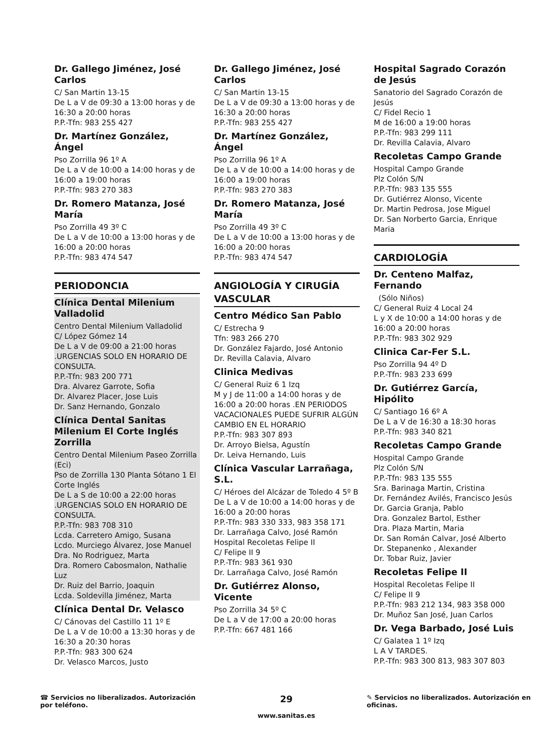Dr. Gallego Jiménez, José Carlos
C/ San Martin 13-15
De L a V de 09:30 a 13:00 horas y de 16:30 a 20:00 horas
P.P.-Tfn: 983 255 427
Dr. Martínez González, Ángel
Pso Zorrilla 96 1º A
De L a V de 10:00 a 14:00 horas y de 16:00 a 19:00 horas
P.P.-Tfn: 983 270 383
Dr. Romero Matanza, José María
Pso Zorrilla 49 3º C
De L a V de 10:00 a 13:00 horas y de 16:00 a 20:00 horas
P.P.-Tfn: 983 474 547
PERIODONCIA
Clínica Dental Milenium Valladolid
Centro Dental Milenium Valladolid
C/ López Gómez 14
De L a V de 09:00 a 21:00 horas .URGENCIAS SOLO EN HORARIO DE CONSULTA.
P.P.-Tfn: 983 200 771
Dra. Alvarez Garrote, Sofia
Dr. Alvarez Placer, Jose Luis
Dr. Sanz Hernando, Gonzalo
Clínica Dental Sanitas Milenium El Corte Inglés Zorrilla
Centro Dental Milenium Paseo Zorrilla (Eci)
Pso de Zorrilla 130 Planta Sótano 1 El Corte Inglés
De L a S de 10:00 a 22:00 horas .URGENCIAS SOLO EN HORARIO DE CONSULTA.
P.P.-Tfn: 983 708 310
Lcda. Carretero Amigo, Susana
Lcdo. Murciego Álvarez, Jose Manuel
Dra. No Rodriguez, Marta
Dra. Romero Cabosmalon, Nathalie Luz
Dr. Ruiz del Barrio, Joaquin
Lcda. Soldevilla Jiménez, Marta
Clínica Dental Dr. Velasco
C/ Cánovas del Castillo 11 1º E
De L a V de 10:00 a 13:30 horas y de 16:30 a 20:30 horas
P.P.-Tfn: 983 300 624
Dr. Velasco Marcos, Justo
Dr. Gallego Jiménez, José Carlos
C/ San Martin 13-15
De L a V de 09:30 a 13:00 horas y de 16:30 a 20:00 horas
P.P.-Tfn: 983 255 427
Dr. Martínez González, Ángel
Pso Zorrilla 96 1º A
De L a V de 10:00 a 14:00 horas y de 16:00 a 19:00 horas
P.P.-Tfn: 983 270 383
Dr. Romero Matanza, José María
Pso Zorrilla 49 3º C
De L a V de 10:00 a 13:00 horas y de 16:00 a 20:00 horas
P.P.-Tfn: 983 474 547
ANGIOLOGÍA Y CIRUGÍA VASCULAR
Centro Médico San Pablo
C/ Estrecha 9
Tfn: 983 266 270
Dr. González Fajardo, José Antonio
Dr. Revilla Calavia, Alvaro
Clinica Medivas
C/ General Ruiz 6 1 Izq
M y J de 11:00 a 14:00 horas y de 16:00 a 20:00 horas .EN PERIODOS VACACIONALES PUEDE SUFRIR ALGÚN CAMBIO EN EL HORARIO
P.P.-Tfn: 983 307 893
Dr. Arroyo Bielsa, Agustín
Dr. Leiva Hernando, Luis
Clínica Vascular Larrañaga, S.L.
C/ Héroes del Alcázar de Toledo 4 5º B
De L a V de 10:00 a 14:00 horas y de 16:00 a 20:00 horas
P.P.-Tfn: 983 330 333, 983 358 171
Dr. Larrañaga Calvo, José Ramón
Hospital Recoletas Felipe II
C/ Felipe II 9
P.P.-Tfn: 983 361 930
Dr. Larrañaga Calvo, José Ramón
Dr. Gutiérrez Alonso, Vicente
Pso Zorrilla 34 5º C
De L a V de 17:00 a 20:00 horas
P.P.-Tfn: 667 481 166
Hospital Sagrado Corazón de Jesús
Sanatorio del Sagrado Corazón de Jesús
C/ Fidel Recio 1
M de 16:00 a 19:00 horas
P.P.-Tfn: 983 299 111
Dr. Revilla Calavia, Alvaro
Recoletas Campo Grande
Hospital Campo Grande
Plz Colón S/N
P.P.-Tfn: 983 135 555
Dr. Gutiérrez Alonso, Vicente
Dr. Martin Pedrosa, Jose Miguel
Dr. San Norberto Garcia, Enrique Maria
CARDIOLOGÍA
Dr. Centeno Malfaz, Fernando
(Sólo Niños)
C/ General Ruiz 4 Local 24
L y X de 10:00 a 14:00 horas y de 16:00 a 20:00 horas
P.P.-Tfn: 983 302 929
Clinica Car-Fer S.L.
Pso Zorrilla 94 4º D
P.P.-Tfn: 983 233 699
Dr. Gutiérrez García, Hipólito
C/ Santiago 16 6º A
De L a V de 16:30 a 18:30 horas
P.P.-Tfn: 983 340 821
Recoletas Campo Grande
Hospital Campo Grande
Plz Colón S/N
P.P.-Tfn: 983 135 555
Sra. Barinaga Martin, Cristina
Dr. Fernández Avilés, Francisco Jesús
Dr. Garcia Granja, Pablo
Dra. Gonzalez Bartol, Esther
Dra. Plaza Martin, Maria
Dr. San Román Calvar, José Alberto
Dr. Stepanenko , Alexander
Dr. Tobar Ruiz, Javier
Recoletas Felipe II
Hospital Recoletas Felipe II
C/ Felipe II 9
P.P.-Tfn: 983 212 134, 983 358 000
Dr. Muñoz San José, Juan Carlos
Dr. Vega Barbado, José Luis
C/ Galatea 1 1º Izq
L A V TARDES.
P.P.-Tfn: 983 300 813, 983 307 803
☎ Servicios no liberalizados. Autorización por teléfono.
29
www.sanitas.es
✎ Servicios no liberalizados. Autorización en oficinas.